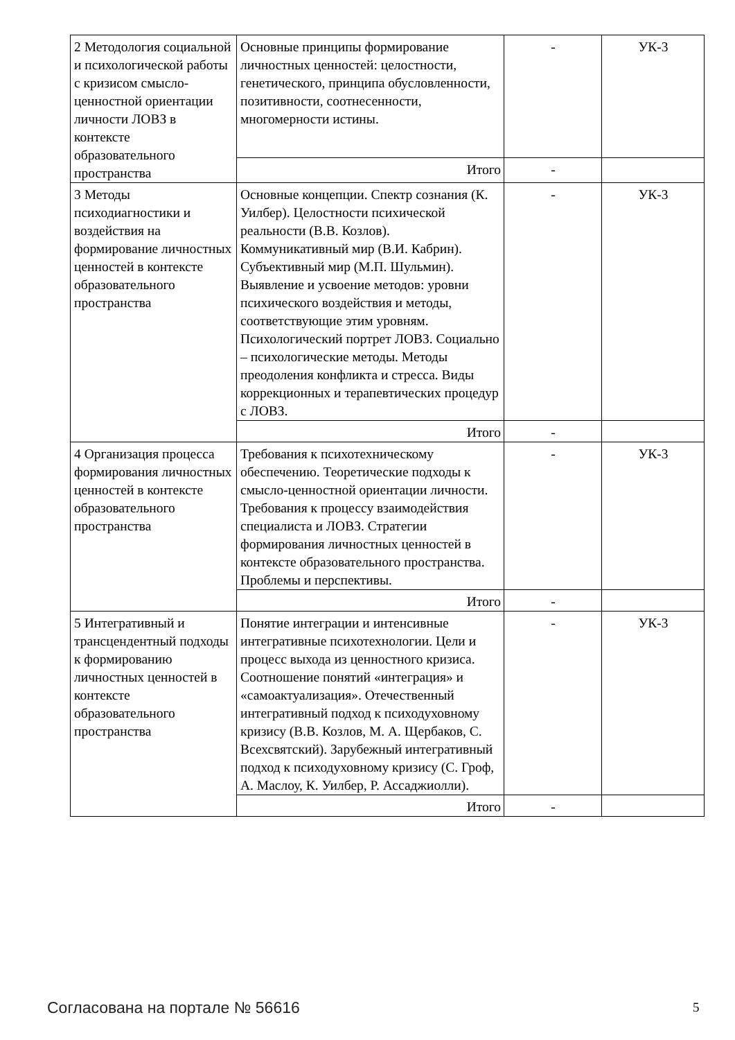| 2 Методология социальной и психологической работы с кризисом смысло-ценностной ориентации личности ЛОВЗ в контексте образовательного пространства | Основные принципы формирование личностных ценностей: целостности, генетического, принципа обусловленности, позитивности, соотнесенности, многомерности истины. | - | УК-3 |
| | Итого | - | |
| 3 Методы психодиагностики и воздействия на формирование личностных ценностей в контексте образовательного пространства | Основные концепции. Спектр сознания (К. Уилбер). Целостности психической реальности (В.В. Козлов). Коммуникативный мир (В.И. Кабрин). Субъективный мир (М.П. Шульмин). Выявление и усвоение методов: уровни психического воздействия и методы, соответствующие этим уровням. Психологический портрет ЛОВЗ. Социально – психологические методы. Методы преодоления конфликта и стресса. Виды коррекционных и терапевтических процедур с ЛОВЗ. | - | УК-3 |
| | Итого | - | |
| 4 Организация процесса формирования личностных ценностей в контексте образовательного пространства | Требования к психотехническому обеспечению. Теоретические подходы к смысло-ценностной ориентации личности. Требования к процессу взаимодействия специалиста и ЛОВЗ. Стратегии формирования личностных ценностей в контексте образовательного пространства. Проблемы и перспективы. | - | УК-3 |
| | Итого | - | |
| 5 Интегративный и трансцендентный подходы к формированию личностных ценностей в контексте образовательного пространства | Понятие интеграции и интенсивные интегративные психотехнологии. Цели и процесс выхода из ценностного кризиса. Соотношение понятий «интеграция» и «самоактуализация». Отечественный интегративный подход к психодуховному кризису (В.В. Козлов, М. А. Щербаков, С. Всехсвятский). Зарубежный интегративный подход к психодуховному кризису (С. Гроф, А. Маслоу, К. Уилбер, Р. Ассаджиолли). | - | УК-3 |
| | Итого | - | |
Согласована на портале № 56616 5